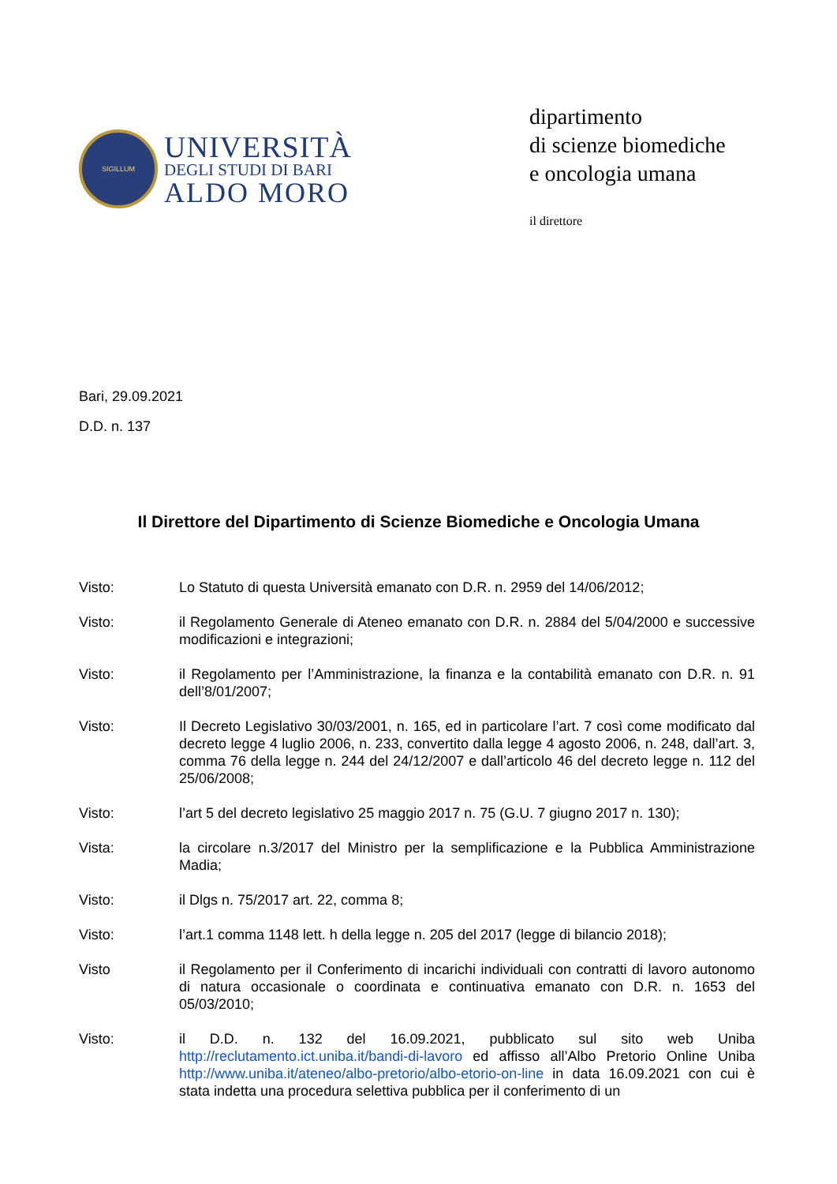SIGILLUM
UNIVERSITÀ
DEGLI STUDI DI BARI
ALDO MORO
dipartimento
di scienze biomediche
e oncologia umana
il direttore
Bari, 29.09.2021
D.D. n. 137
Il Direttore del Dipartimento di Scienze Biomediche e Oncologia Umana
Visto: Lo Statuto di questa Università emanato con D.R. n. 2959 del 14/06/2012;
Visto: il Regolamento Generale di Ateneo emanato con D.R. n. 2884 del 5/04/2000 e successive modificazioni e integrazioni;
Visto: il Regolamento per l’Amministrazione, la finanza e la contabilità emanato con D.R. n. 91 dell’8/01/2007;
Visto: Il Decreto Legislativo 30/03/2001, n. 165, ed in particolare l’art. 7 così come modificato dal decreto legge 4 luglio 2006, n. 233, convertito dalla legge 4 agosto 2006, n. 248, dall’art. 3, comma 76 della legge n. 244 del 24/12/2007 e dall’articolo 46 del decreto legge n. 112 del 25/06/2008;
Visto: l’art 5 del decreto legislativo 25 maggio 2017 n. 75 (G.U. 7 giugno 2017 n. 130);
Vista: la circolare n.3/2017 del Ministro per la semplificazione e la Pubblica Amministrazione Madia;
Visto: il Dlgs n. 75/2017 art. 22, comma 8;
Visto: l’art.1 comma 1148 lett. h della legge n. 205 del 2017 (legge di bilancio 2018);
Visto il Regolamento per il Conferimento di incarichi individuali con contratti di lavoro autonomo di natura occasionale o coordinata e continuativa emanato con D.R. n. 1653 del 05/03/2010;
Visto: il D.D. n. 132 del 16.09.2021, pubblicato sul sito web Uniba http://reclutamento.ict.uniba.it/bandi-di-lavoro ed affisso all’Albo Pretorio Online Uniba http://www.uniba.it/ateneo/albo-pretorio/albo-etorio-on-line in data 16.09.2021 con cui è stata indetta una procedura selettiva pubblica per il conferimento di un